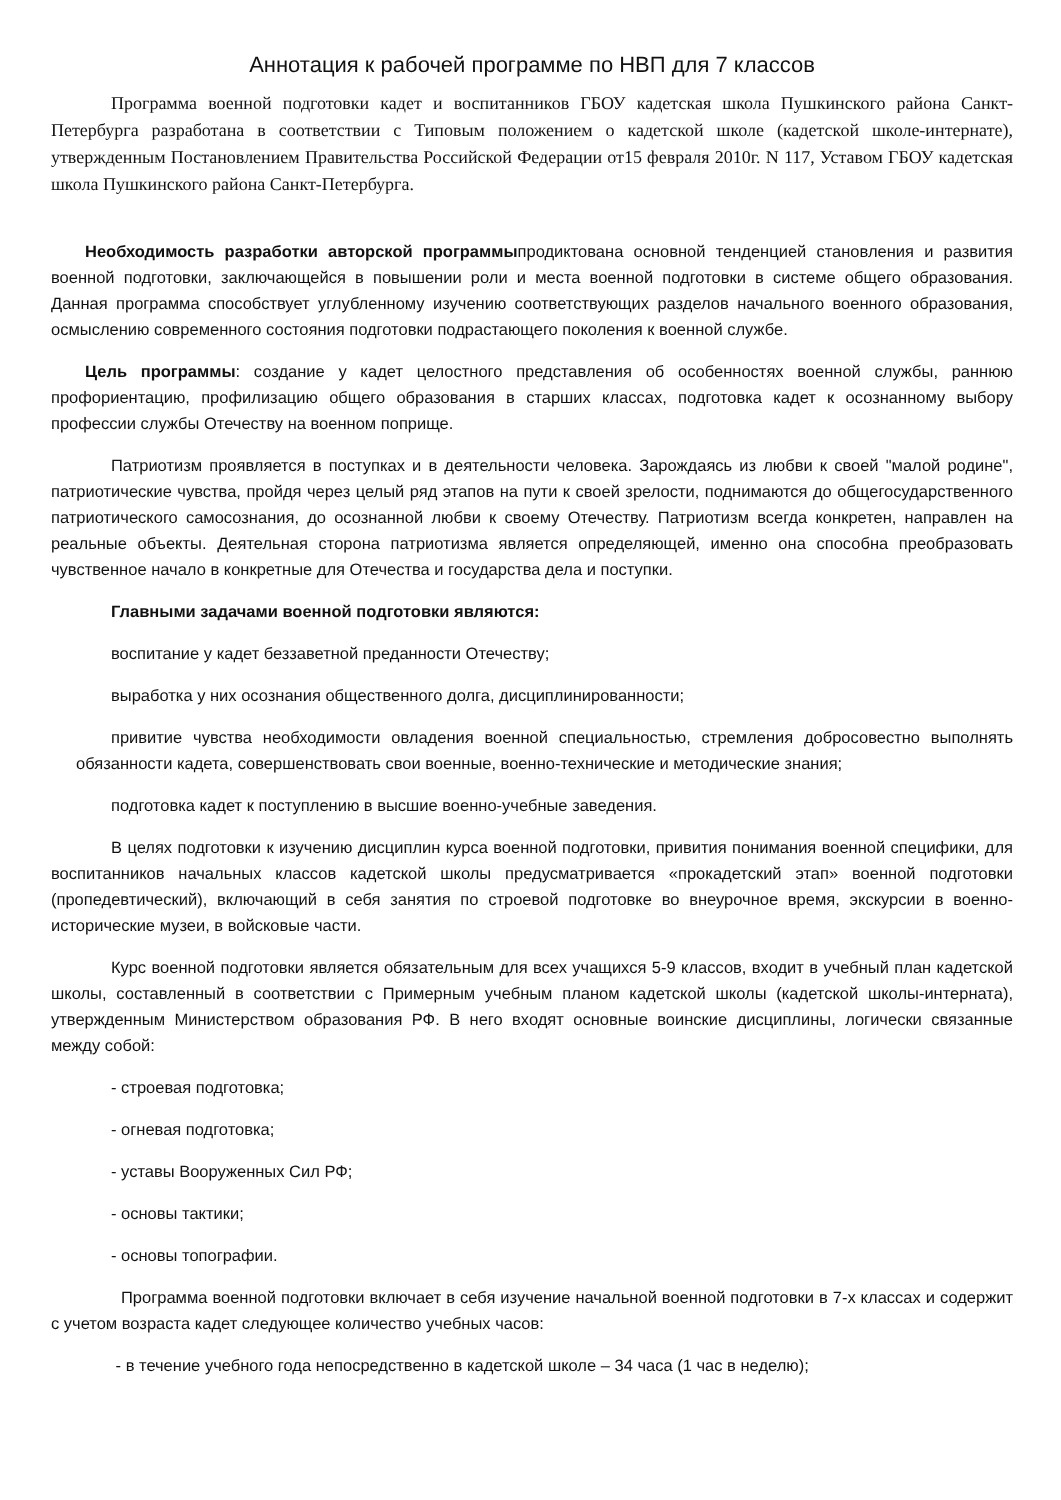Аннотация к рабочей программе по НВП для 7 классов
Программа военной подготовки кадет и воспитанников ГБОУ кадетская школа Пушкинского района Санкт-Петербурга разработана в соответствии с Типовым положением о кадетской школе (кадетской школе-интернате), утвержденным Постановлением Правительства Российской Федерации от15 февраля 2010г. N 117, Уставом ГБОУ кадетская школа Пушкинского района Санкт-Петербурга.
Необходимость разработки авторской программыпродиктована основной тенденцией становления и развития военной подготовки, заключающейся в повышении роли и места военной подготовки в системе общего образования. Данная программа способствует углубленному изучению соответствующих разделов начального военного образования, осмыслению современного состояния подготовки подрастающего поколения к военной службе.
Цель программы: создание у кадет целостного представления об особенностях военной службы, раннюю профориентацию, профилизацию общего образования в старших классах, подготовка кадет к осознанному выбору профессии службы Отечеству на военном поприще.
Патриотизм проявляется в поступках и в деятельности человека. Зарождаясь из любви к своей "малой родине", патриотические чувства, пройдя через целый ряд этапов на пути к своей зрелости, поднимаются до общегосударственного патриотического самосознания, до осознанной любви к своему Отечеству. Патриотизм всегда конкретен, направлен на реальные объекты. Деятельная сторона патриотизма является определяющей, именно она способна преобразовать чувственное начало в конкретные для Отечества и государства дела и поступки.
Главными задачами военной подготовки являются:
воспитание у кадет беззаветной преданности Отечеству;
выработка у них осознания общественного долга, дисциплинированности;
привитие чувства необходимости овладения военной специальностью, стремления добросовестно выполнять обязанности кадета, совершенствовать свои военные, военно-технические и методические знания;
подготовка кадет к поступлению в высшие военно-учебные заведения.
В целях подготовки к изучению дисциплин курса военной подготовки, привития понимания военной специфики, для воспитанников начальных классов кадетской школы предусматривается «прокадетский этап» военной подготовки (пропедевтический), включающий в себя занятия по строевой подготовке во внеурочное время, экскурсии в военно-исторические музеи, в войсковые части.
Курс военной подготовки является обязательным для всех учащихся 5-9 классов, входит в учебный план кадетской школы, составленный в соответствии с Примерным учебным планом кадетской школы (кадетской школы-интерната), утвержденным Министерством образования РФ. В него входят основные воинские дисциплины, логически связанные между собой:
- строевая подготовка;
- огневая подготовка;
- уставы Вооруженных Сил РФ;
- основы тактики;
- основы топографии.
Программа военной подготовки включает в себя изучение начальной военной подготовки в 7-х классах и содержит с учетом возраста кадет следующее количество учебных часов:
- в течение учебного года непосредственно в кадетской школе – 34 часа (1 час в неделю);